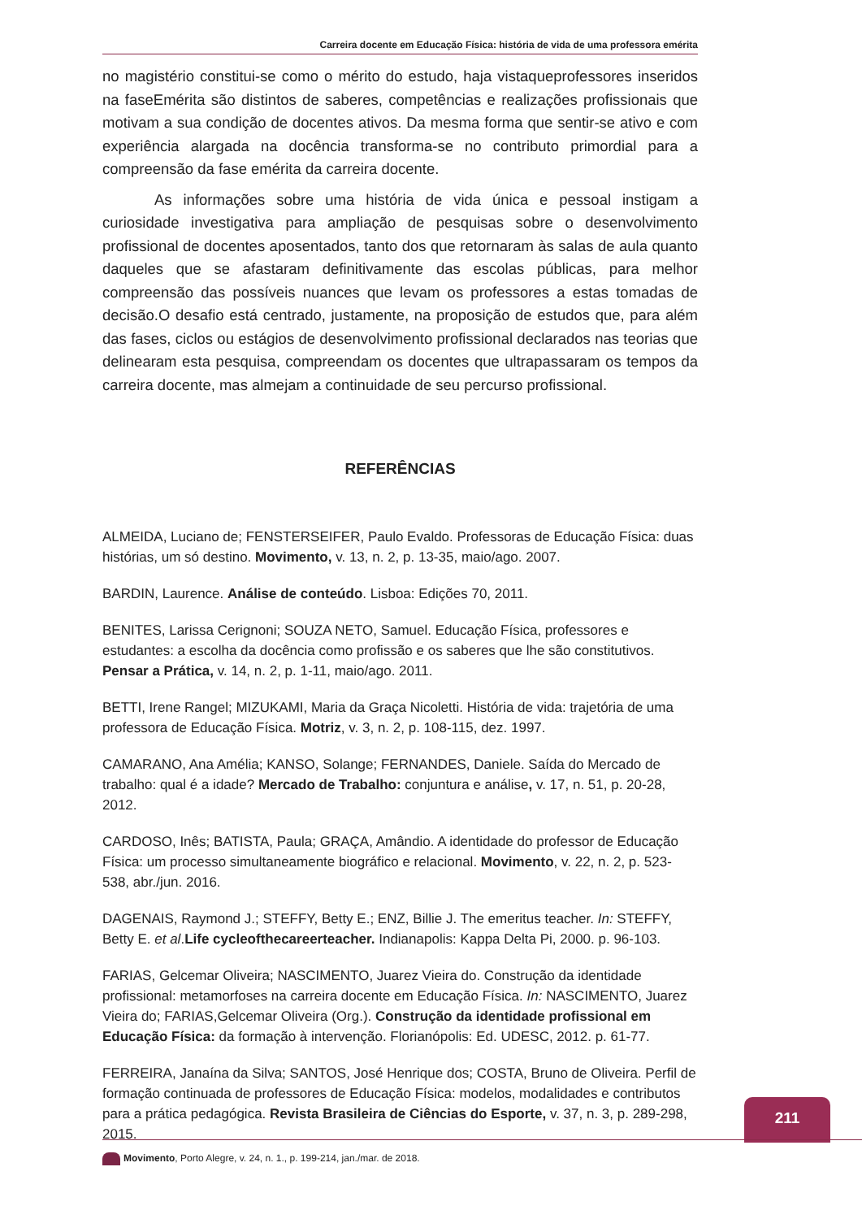Carreira docente em Educação Física: história de vida de uma professora emérita
no magistério constitui-se como o mérito do estudo, haja vistaqueprofessores inseridos na faseEmérita são distintos de saberes, competências e realizações profissionais que motivam a sua condição de docentes ativos. Da mesma forma que sentir-se ativo e com experiência alargada na docência transforma-se no contributo primordial para a compreensão da fase emérita da carreira docente.
As informações sobre uma história de vida única e pessoal instigam a curiosidade investigativa para ampliação de pesquisas sobre o desenvolvimento profissional de docentes aposentados, tanto dos que retornaram às salas de aula quanto daqueles que se afastaram definitivamente das escolas públicas, para melhor compreensão das possíveis nuances que levam os professores a estas tomadas de decisão.O desafio está centrado, justamente, na proposição de estudos que, para além das fases, ciclos ou estágios de desenvolvimento profissional declarados nas teorias que delinearam esta pesquisa, compreendam os docentes que ultrapassaram os tempos da carreira docente, mas almejam a continuidade de seu percurso profissional.
REFERÊNCIAS
ALMEIDA, Luciano de; FENSTERSEIFER, Paulo Evaldo. Professoras de Educação Física: duas histórias, um só destino. Movimento, v. 13, n. 2, p. 13-35, maio/ago. 2007.
BARDIN, Laurence. Análise de conteúdo. Lisboa: Edições 70, 2011.
BENITES, Larissa Cerignoni; SOUZA NETO, Samuel. Educação Física, professores e estudantes: a escolha da docência como profissão e os saberes que lhe são constitutivos. Pensar a Prática, v. 14, n. 2, p. 1-11, maio/ago. 2011.
BETTI, Irene Rangel; MIZUKAMI, Maria da Graça Nicoletti. História de vida: trajetória de uma professora de Educação Física. Motriz, v. 3, n. 2, p. 108-115, dez. 1997.
CAMARANO, Ana Amélia; KANSO, Solange; FERNANDES, Daniele. Saída do Mercado de trabalho: qual é a idade? Mercado de Trabalho: conjuntura e análise, v. 17, n. 51, p. 20-28, 2012.
CARDOSO, Inês; BATISTA, Paula; GRAÇA, Amândio. A identidade do professor de Educação Física: um processo simultaneamente biográfico e relacional. Movimento, v. 22, n. 2, p. 523-538, abr./jun. 2016.
DAGENAIS, Raymond J.; STEFFY, Betty E.; ENZ, Billie J. The emeritus teacher. In: STEFFY, Betty E. et al.Life cycleofthecareerteacher. Indianapolis: Kappa Delta Pi, 2000. p. 96-103.
FARIAS, Gelcemar Oliveira; NASCIMENTO, Juarez Vieira do. Construção da identidade profissional: metamorfoses na carreira docente em Educação Física. In: NASCIMENTO, Juarez Vieira do; FARIAS,Gelcemar Oliveira (Org.). Construção da identidade profissional em Educação Física: da formação à intervenção. Florianópolis: Ed. UDESC, 2012. p. 61-77.
FERREIRA, Janaína da Silva; SANTOS, José Henrique dos; COSTA, Bruno de Oliveira. Perfil de formação continuada de professores de Educação Física: modelos, modalidades e contributos para a prática pedagógica. Revista Brasileira de Ciências do Esporte, v. 37, n. 3, p. 289-298, 2015.
211
Movimento, Porto Alegre, v. 24, n. 1., p. 199-214, jan./mar. de 2018.